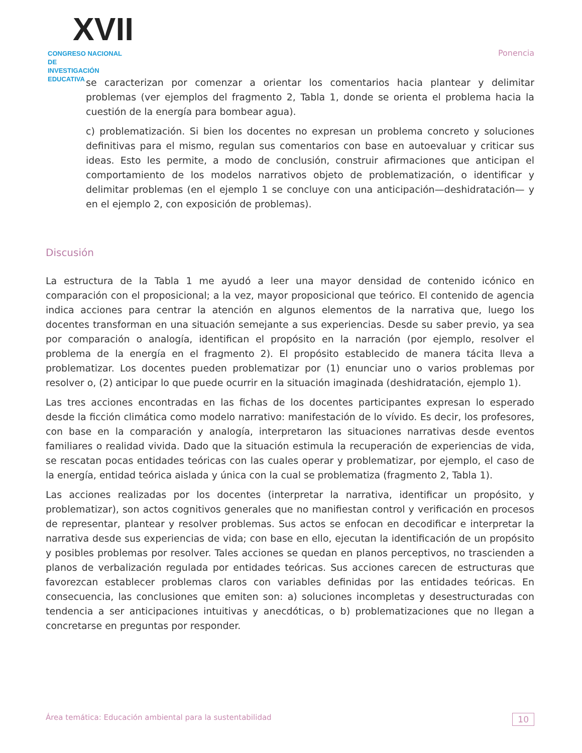XVII
CONGRESO NACIONAL DE
INVESTIGACIÓN EDUCATIVA
Ponencia
se caracterizan por comenzar a orientar los comentarios hacia plantear y delimitar problemas (ver ejemplos del fragmento 2, Tabla 1, donde se orienta el problema hacia la cuestión de la energía para bombear agua).
c) problematización. Si bien los docentes no expresan un problema concreto y soluciones definitivas para el mismo, regulan sus comentarios con base en autoevaluar y criticar sus ideas. Esto les permite, a modo de conclusión, construir afirmaciones que anticipan el comportamiento de los modelos narrativos objeto de problematización, o identificar y delimitar problemas (en el ejemplo 1 se concluye con una anticipación—deshidratación— y en el ejemplo 2, con exposición de problemas).
Discusión
La estructura de la Tabla 1 me ayudó a leer una mayor densidad de contenido icónico en comparación con el proposicional; a la vez, mayor proposicional que teórico. El contenido de agencia indica acciones para centrar la atención en algunos elementos de la narrativa que, luego los docentes transforman en una situación semejante a sus experiencias. Desde su saber previo, ya sea por comparación o analogía, identifican el propósito en la narración (por ejemplo, resolver el problema de la energía en el fragmento 2). El propósito establecido de manera tácita lleva a problematizar. Los docentes pueden problematizar por (1) enunciar uno o varios problemas por resolver o, (2) anticipar lo que puede ocurrir en la situación imaginada (deshidratación, ejemplo 1).
Las tres acciones encontradas en las fichas de los docentes participantes expresan lo esperado desde la ficción climática como modelo narrativo: manifestación de lo vívido. Es decir, los profesores, con base en la comparación y analogía, interpretaron las situaciones narrativas desde eventos familiares o realidad vivida. Dado que la situación estimula la recuperación de experiencias de vida, se rescatan pocas entidades teóricas con las cuales operar y problematizar, por ejemplo, el caso de la energía, entidad teórica aislada y única con la cual se problematiza (fragmento 2, Tabla 1).
Las acciones realizadas por los docentes (interpretar la narrativa, identificar un propósito, y problematizar), son actos cognitivos generales que no manifiestan control y verificación en procesos de representar, plantear y resolver problemas. Sus actos se enfocan en decodificar e interpretar la narrativa desde sus experiencias de vida; con base en ello, ejecutan la identificación de un propósito y posibles problemas por resolver. Tales acciones se quedan en planos perceptivos, no trascienden a planos de verbalización regulada por entidades teóricas. Sus acciones carecen de estructuras que favorezcan establecer problemas claros con variables definidas por las entidades teóricas. En consecuencia, las conclusiones que emiten son: a) soluciones incompletas y desestructuradas con tendencia a ser anticipaciones intuitivas y anecdóticas, o b) problematizaciones que no llegan a concretarse en preguntas por responder.
Área temática: Educación ambiental para la sustentabilidad 10